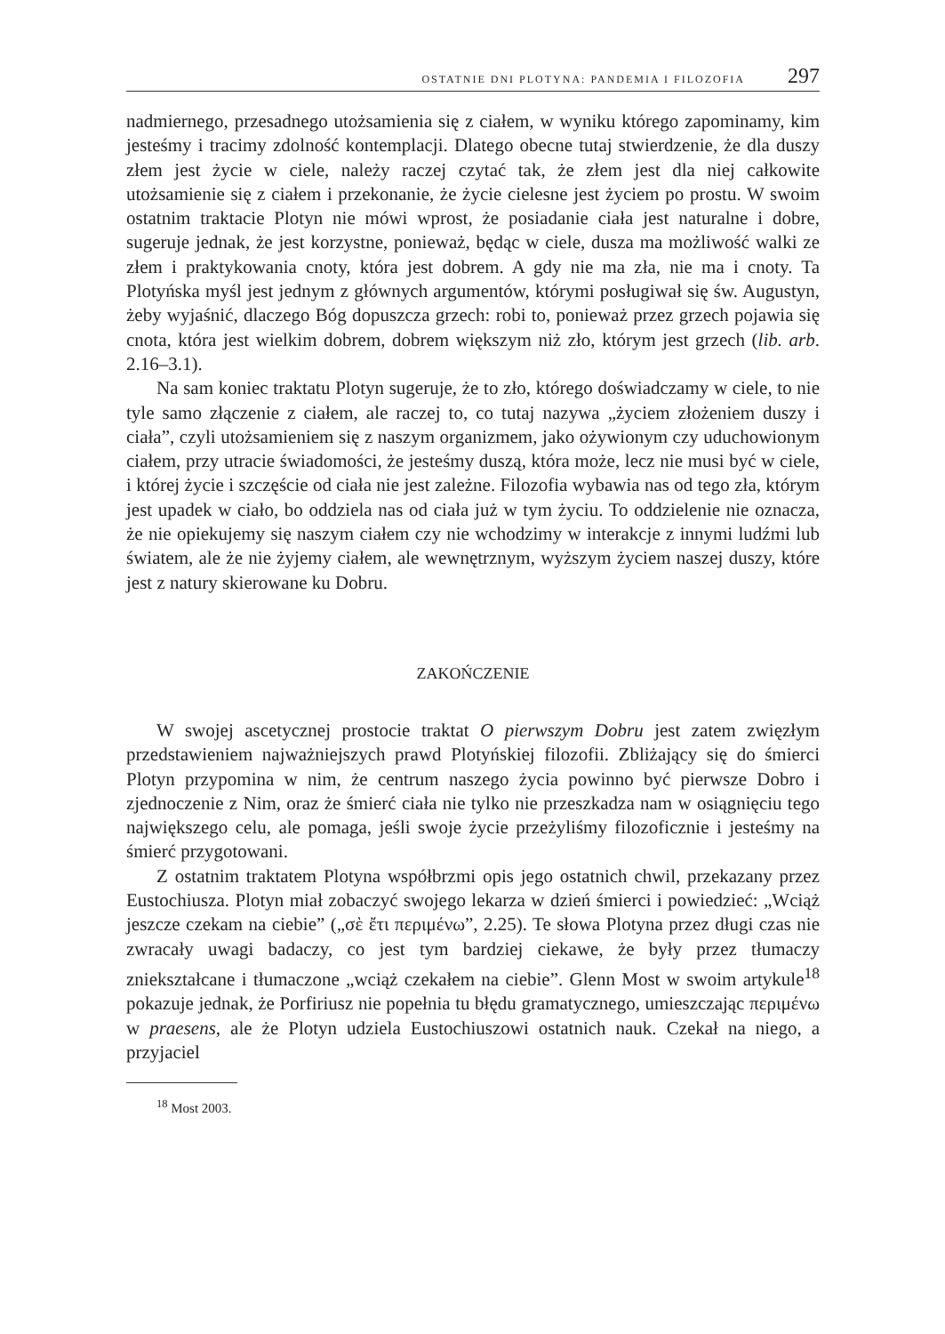OSTATNIE DNI PLOTYNA: PANDEMIA I FILOZOFIA 297
nadmiernego, przesadnego utożsamienia się z ciałem, w wyniku którego zapominamy, kim jesteśmy i tracimy zdolność kontemplacji. Dlatego obecne tutaj stwierdzenie, że dla duszy złem jest życie w ciele, należy raczej czytać tak, że złem jest dla niej całkowite utożsamienie się z ciałem i przekonanie, że życie cielesne jest życiem po prostu. W swoim ostatnim traktacie Plotyn nie mówi wprost, że posiadanie ciała jest naturalne i dobre, sugeruje jednak, że jest korzystne, ponieważ, będąc w ciele, dusza ma możliwość walki ze złem i praktykowania cnoty, która jest dobrem. A gdy nie ma zła, nie ma i cnoty. Ta Plotyńska myśl jest jednym z głównych argumentów, którymi posługiwał się św. Augustyn, żeby wyjaśnić, dlaczego Bóg dopuszcza grzech: robi to, ponieważ przez grzech pojawia się cnota, która jest wielkim dobrem, dobrem większym niż zło, którym jest grzech (lib. arb. 2.16–3.1).
Na sam koniec traktatu Plotyn sugeruje, że to zło, którego doświadczamy w ciele, to nie tyle samo złączenie z ciałem, ale raczej to, co tutaj nazywa „życiem złożeniem duszy i ciała”, czyli utożsamieniem się z naszym organizmem, jako ożywionym czy uduchowionym ciałem, przy utracie świadomości, że jesteśmy duszą, która może, lecz nie musi być w ciele, i której życie i szczęście od ciała nie jest zależne. Filozofia wybawia nas od tego zła, którym jest upadek w ciało, bo oddziela nas od ciała już w tym życiu. To oddzielenie nie oznacza, że nie opiekujemy się naszym ciałem czy nie wchodzimy w interakcje z innymi ludźmi lub światem, ale że nie żyjemy ciałem, ale wewnętrznym, wyższym życiem naszej duszy, które jest z natury skierowane ku Dobru.
ZAKOŃCZENIE
W swojej ascetycznej prostocie traktat O pierwszym Dobru jest zatem zwięzłym przedstawieniem najważniejszych prawd Plotyńskiej filozofii. Zbliżający się do śmierci Plotyn przypomina w nim, że centrum naszego życia powinno być pierwsze Dobro i zjednoczenie z Nim, oraz że śmierć ciała nie tylko nie przeszkadza nam w osiągnięciu tego największego celu, ale pomaga, jeśli swoje życie przeżyliśmy filozoficznie i jesteśmy na śmierć przygotowani.
Z ostatnim traktatem Plotyna współbrzmi opis jego ostatnich chwil, przekazany przez Eustochiusza. Plotyn miał zobaczyć swojego lekarza w dzień śmierci i powiedzieć: „Wciąż jeszcze czekam na ciebie” („σὲ ἔτι περιμένω”, 2.25). Te słowa Plotyna przez długi czas nie zwracały uwagi badaczy, co jest tym bardziej ciekawe, że były przez tłumaczy zniekształcane i tłumaczone „wciąż czekałem na ciebie”. Glenn Most w swoim artykule<sup>18</sup> pokazuje jednak, że Porfiriusz nie popełnia tu błędu gramatycznego, umieszczając περιμένω w praesens, ale że Plotyn udziela Eustochiuszowi ostatnich nauk. Czekał na niego, a przyjaciel
<sup>18</sup> Most 2003.